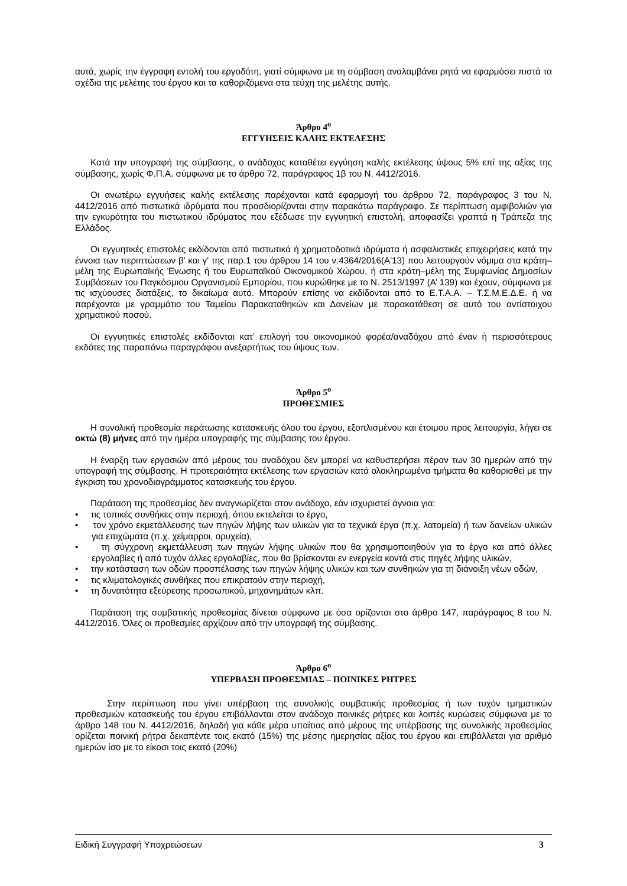αυτά, χωρίς την έγγραφη εντολή του εργοδότη, γιατί σύμφωνα με τη σύμβαση αναλαμβάνει ρητά να εφαρμόσει πιστά τα σχέδια της μελέτης του έργου και τα καθοριζόμενα στα τεύχη της μελέτης αυτής.
Άρθρο 4<sup>ο</sup>
ΕΓΓΥΗΣΕΙΣ ΚΑΛΗΣ ΕΚΤΕΛΕΣΗΣ
Κατά την υπογραφή της σύμβασης, ο ανάδοχος καταθέτει εγγύηση καλής εκτέλεσης ύψους 5% επί της αξίας της σύμβασης, χωρίς Φ.Π.Α. σύμφωνα με το άρθρο 72, παράγραφος 1β του Ν. 4412/2016.
Οι ανωτέρω εγγυήσεις καλής εκτέλεσης παρέχονται κατά εφαρμογή του άρθρου 72, παράγραφος 3 του Ν. 4412/2016 από πιστωτικά ιδρύματα που προσδιορίζονται στην παρακάτω παράγραφο. Σε περίπτωση αμφιβολιών για την εγκυρότητα του πιστωτικού ιδρύματος που εξέδωσε την εγγυητική επιστολή, αποφασίζει γραπτά η Τράπεζα της Ελλάδος.
Οι εγγυητικές επιστολές εκδίδονται από πιστωτικά ή χρηματοδοτικά ιδρύματα ή ασφαλιστικές επιχειρήσεις κατά την έννοια των περιπτώσεων β' και γ' της παρ.1 του άρθρου 14 του ν.4364/2016(Α'13) που λειτουργούν νόμιμα στα κράτη–μέλη της Ευρωπαϊκής Ένωσης ή του Ευρωπαϊκού Οικονομικού Χώρου, ή στα κράτη–μέλη της Συμφωνίας Δημοσίων Συμβάσεων του Παγκόσμιου Οργανισμού Εμπορίου, που κυρώθηκε με το Ν. 2513/1997 (Α’ 139) και έχουν, σύμφωνα με τις ισχύουσες διατάξεις, το δικαίωμα αυτό. Μπορούν επίσης να εκδίδονται από το Ε.Τ.Α.Α. – Τ.Σ.Μ.Ε.Δ.Ε. ή να παρέχονται με γραμμάτιο του Ταμείου Παρακαταθηκών και Δανείων με παρακατάθεση σε αυτό του αντίστοιχου χρηματικού ποσού.
Οι εγγυητικές επιστολές εκδίδονται κατ’ επιλογή του οικονομικού φορέα/αναδόχου από έναν ή περισσότερους εκδότες της παραπάνω παραγράφου ανεξαρτήτως του ύψους των.
Άρθρο 5<sup>ο</sup>
ΠΡΟΘΕΣΜΙΕΣ
Η συνολική προθεσμία περάτωσης κατασκευής όλου του έργου, εξοπλισμένου και έτοιμου προς λειτουργία, λήγει σε οκτώ (8) μήνες από την ημέρα υπογραφής της σύμβασης του έργου.
Η έναρξη των εργασιών από μέρους του αναδόχου δεν μπορεί να καθυστερήσει πέραν των 30 ημερών από την υπογραφή της σύμβασης. Η προτεραιότητα εκτέλεσης των εργασιών κατά ολοκληρωμένα τμήματα θα καθορισθεί με την έγκριση του χρονοδιαγράμματος κατασκευής του έργου.
Παράταση της προθεσμίας δεν αναγνωρίζεται στον ανάδοχο, εάν ισχυριστεί άγνοια για:
• τις τοπικές συνθήκες στην περιοχή, όπου εκτελείται το έργο,
• τον χρόνο εκμετάλλευσης των πηγών λήψης των υλικών για τα τεχνικά έργα (π.χ. λατομεία) ή των δανείων υλικών για επιχώματα (π.χ. χείμαρροι, ορυχεία),
• τη σύγχρονη εκμετάλλευση των πηγών λήψης υλικών που θα χρησιμοποιηθούν για το έργο και από άλλες εργολαβίες ή από τυχόν άλλες εργολαβίες, που θα βρίσκονται εν ενεργεία κοντά στις πηγές λήψης υλικών,
• την κατάσταση των οδών προσπέλασης των πηγών λήψης υλικών και των συνθηκών για τη διάνοιξη νέων οδών,
• τις κλιματολογικές συνθήκες που επικρατούν στην περιοχή,
• τη δυνατότητα εξεύρεσης προσωπικού, μηχανημάτων κλπ.
Παράταση της συμβατικής προθεσμίας δίνεται σύμφωνα με όσα ορίζονται στο άρθρο 147, παράγραφος 8 του Ν. 4412/2016. Όλες οι προθεσμίες αρχίζουν από την υπογραφή της σύμβασης.
Άρθρο 6<sup>ο</sup>
ΥΠΕΡΒΑΣΗ ΠΡΟΘΕΣΜΙΑΣ – ΠΟΙΝΙΚΕΣ ΡΗΤΡΕΣ
Στην περίπτωση που γίνει υπέρβαση της συνολικής συμβατικής προθεσμίας ή των τυχόν τμηματικών προθεσμιών κατασκευής του έργου επιβάλλονται στον ανάδοχο ποινικές ρήτρες και λοιπές κυρώσεις σύμφωνα με το άρθρο 148 του Ν. 4412/2016, δηλαδή για κάθε μέρα υπαίτιας από μέρους της υπέρβασης της συνολικής προθεσμίας ορίζεται ποινική ρήτρα δεκαπέντε τοις εκατό (15%) της μέσης ημερησίας αξίας του έργου και επιβάλλεται για αριθμό ημερών ίσο με το είκοσι τοις εκατό (20%)
Ειδική Συγγραφή Υποχρεώσεων 3